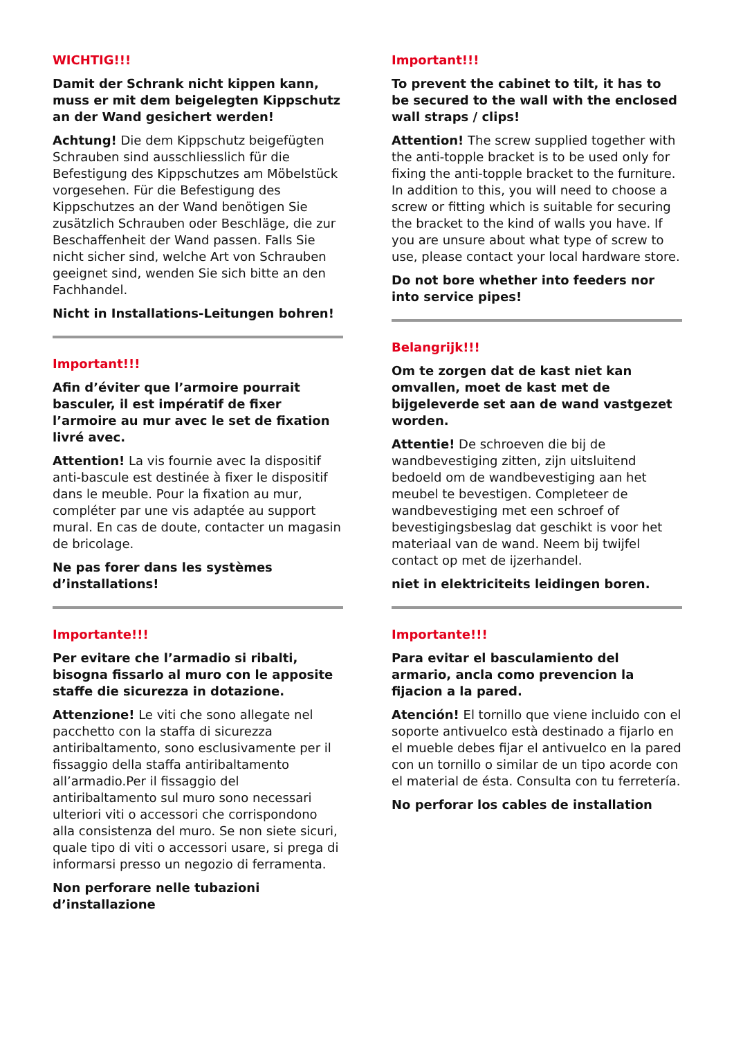WICHTIG!!!
Damit der Schrank nicht kippen kann, muss er mit dem beigelegten Kippschutz an der Wand gesichert werden!
Achtung! Die dem Kippschutz beigefügten Schrauben sind ausschliesslich für die Befestigung des Kippschutzes am Möbelstück vorgesehen. Für die Befestigung des Kippschutzes an der Wand benötigen Sie zusätzlich Schrauben oder Beschläge, die zur Beschaffenheit der Wand passen. Falls Sie nicht sicher sind, welche Art von Schrauben geeignet sind, wenden Sie sich bitte an den Fachhandel.
Nicht in Installations-Leitungen bohren!
Important!!!
Afin d’éviter que l’armoire pourrait basculer, il est impératif de fixer l’armoire au mur avec le set de fixation livré avec.
Attention! La vis fournie avec la dispositif anti-bascule est destinée à fixer le dispositif dans le meuble. Pour la fixation au mur, compléter par une vis adaptée au support mural. En cas de doute, contacter un magasin de bricolage.
Ne pas forer dans les systèmes d’installations!
Importante!!!
Per evitare che l’armadio si ribalti, bisogna fissarlo al muro con le apposite staffe die sicurezza in dotazione.
Attenzione! Le viti che sono allegate nel pacchetto con la staffa di sicurezza antiribaltamento, sono esclusivamente per il fissaggio della staffa antiribaltamento all’armadio.Per il fissaggio del antiribaltamento sul muro sono necessari ulteriori viti o accessori che corrispondono alla consistenza del muro. Se non siete sicuri, quale tipo di viti o accessori usare, si prega di informarsi presso un negozio di ferramenta.
Non perforare nelle tubazioni d’installazione
Important!!!
To prevent the cabinet to tilt, it has to be secured to the wall with the enclosed wall straps / clips!
Attention! The screw supplied together with the anti-topple bracket is to be used only for fixing the anti-topple bracket to the furniture. In addition to this, you will need to choose a screw or fitting which is suitable for securing the bracket to the kind of walls you have. If you are unsure about what type of screw to use, please contact your local hardware store.
Do not bore whether into feeders nor into service pipes!
Belangrijk!!!
Om te zorgen dat de kast niet kan omvallen, moet de kast met de bijgeleverde set aan de wand vastgezet worden.
Attentie! De schroeven die bij de wandbevestiging zitten, zijn uitsluitend bedoeld om de wandbevestiging aan het meubel te bevestigen. Completeer de wandbevestiging met een schroef of bevestigingsbeslag dat geschikt is voor het materiaal van de wand. Neem bij twijfel contact op met de ijzerhandel.
niet in elektriciteits leidingen boren.
Importante!!!
Para evitar el basculamiento del armario, ancla como prevencion la fijacion a la pared.
Atención! El tornillo que viene incluido con el soporte antivuelco està destinado a fijarlo en el mueble debes fijar el antivuelco en la pared con un tornillo o similar de un tipo acorde con el material de ésta. Consulta con tu ferretería.
No perforar los cables de installation